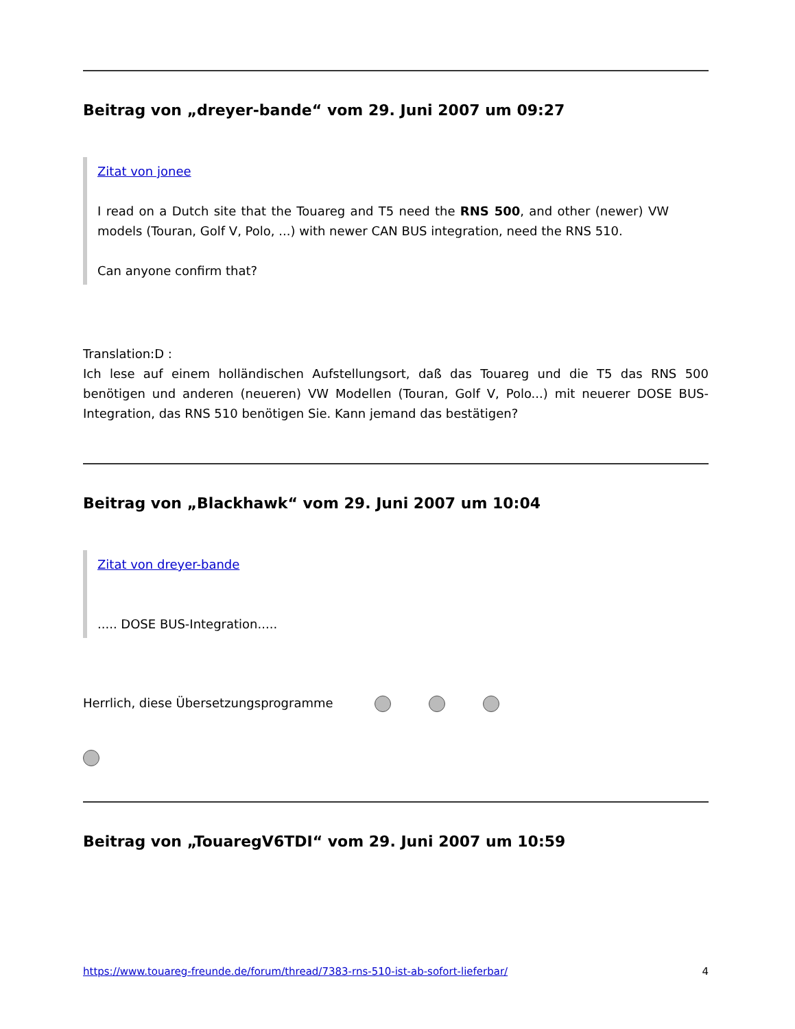Beitrag von „dreyer-bande“ vom 29. Juni 2007 um 09:27
Zitat von jonee
I read on a Dutch site that the Touareg and T5 need the RNS 500, and other (newer) VW models (Touran, Golf V, Polo, ...) with newer CAN BUS integration, need the RNS 510.
Can anyone confirm that?
Translation:D :
Ich lese auf einem holländischen Aufstellungsort, daß das Touareg und die T5 das RNS 500 benötigen und anderen (neueren) VW Modellen (Touran, Golf V, Polo...) mit neuerer DOSE BUS-Integration, das RNS 510 benötigen Sie. Kann jemand das bestätigen?
Beitrag von „Blackhawk“ vom 29. Juni 2007 um 10:04
Zitat von dreyer-bande
..... DOSE BUS-Integration.....
Herrlich, diese Übersetzungsprogramme
Beitrag von „TouaregV6TDI“ vom 29. Juni 2007 um 10:59
https://www.touareg-freunde.de/forum/thread/7383-rns-510-ist-ab-sofort-lieferbar/ 4